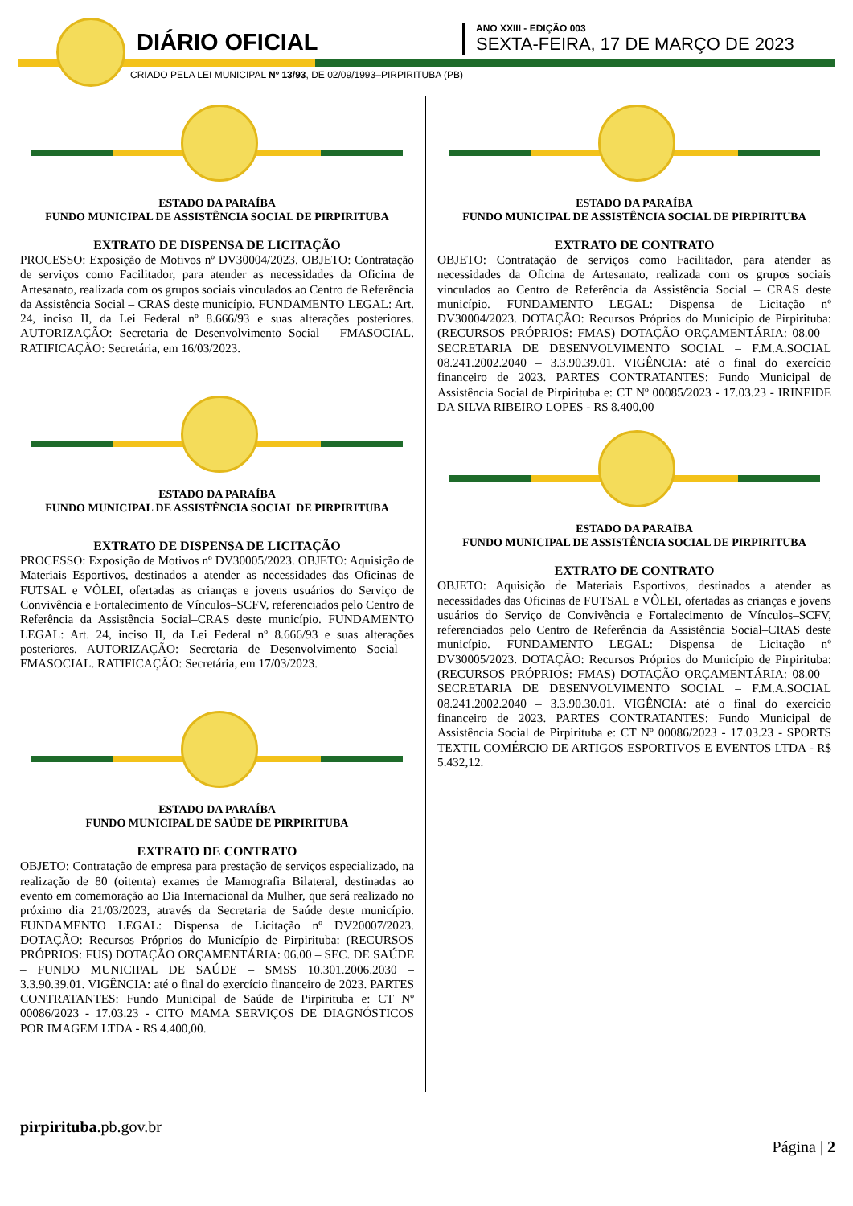DIÁRIO OFICIAL
ANO XXIII - EDIÇÃO 003
SEXTA-FEIRA, 17 DE MARÇO DE 2023
CRIADO PELA LEI MUNICIPAL Nº 13/93, DE 02/09/1993–PIRPIRITUBA (PB)
ESTADO DA PARAÍBA
FUNDO MUNICIPAL DE ASSISTÊNCIA SOCIAL DE PIRPIRITUBA
EXTRATO DE DISPENSA DE LICITAÇÃO
PROCESSO: Exposição de Motivos nº DV30004/2023. OBJETO: Contratação de serviços como Facilitador, para atender as necessidades da Oficina de Artesanato, realizada com os grupos sociais vinculados ao Centro de Referência da Assistência Social – CRAS deste município. FUNDAMENTO LEGAL: Art. 24, inciso II, da Lei Federal nº 8.666/93 e suas alterações posteriores. AUTORIZAÇÃO: Secretaria de Desenvolvimento Social – FMASOCIAL. RATIFICAÇÃO: Secretária, em 16/03/2023.
ESTADO DA PARAÍBA
FUNDO MUNICIPAL DE ASSISTÊNCIA SOCIAL DE PIRPIRITUBA
EXTRATO DE DISPENSA DE LICITAÇÃO
PROCESSO: Exposição de Motivos nº DV30005/2023. OBJETO: Aquisição de Materiais Esportivos, destinados a atender as necessidades das Oficinas de FUTSAL e VÔLEI, ofertadas as crianças e jovens usuários do Serviço de Convivência e Fortalecimento de Vínculos–SCFV, referenciados pelo Centro de Referência da Assistência Social–CRAS deste município. FUNDAMENTO LEGAL: Art. 24, inciso II, da Lei Federal nº 8.666/93 e suas alterações posteriores. AUTORIZAÇÃO: Secretaria de Desenvolvimento Social – FMASOCIAL. RATIFICAÇÃO: Secretária, em 17/03/2023.
ESTADO DA PARAÍBA
FUNDO MUNICIPAL DE SAÚDE DE PIRPIRITUBA
EXTRATO DE CONTRATO
OBJETO: Contratação de empresa para prestação de serviços especializado, na realização de 80 (oitenta) exames de Mamografia Bilateral, destinadas ao evento em comemoração ao Dia Internacional da Mulher, que será realizado no próximo dia 21/03/2023, através da Secretaria de Saúde deste município. FUNDAMENTO LEGAL: Dispensa de Licitação nº DV20007/2023. DOTAÇÃO: Recursos Próprios do Município de Pirpirituba: (RECURSOS PRÓPRIOS: FUS) DOTAÇÃO ORÇAMENTÁRIA: 06.00 – SEC. DE SAÚDE – FUNDO MUNICIPAL DE SAÚDE – SMSS 10.301.2006.2030 – 3.3.90.39.01. VIGÊNCIA: até o final do exercício financeiro de 2023. PARTES CONTRATANTES: Fundo Municipal de Saúde de Pirpirituba e: CT Nº 00086/2023 - 17.03.23 - CITO MAMA SERVIÇOS DE DIAGNÓSTICOS POR IMAGEM LTDA - R$ 4.400,00.
ESTADO DA PARAÍBA
FUNDO MUNICIPAL DE ASSISTÊNCIA SOCIAL DE PIRPIRITUBA
EXTRATO DE CONTRATO
OBJETO: Contratação de serviços como Facilitador, para atender as necessidades da Oficina de Artesanato, realizada com os grupos sociais vinculados ao Centro de Referência da Assistência Social – CRAS deste município. FUNDAMENTO LEGAL: Dispensa de Licitação nº DV30004/2023. DOTAÇÃO: Recursos Próprios do Município de Pirpirituba: (RECURSOS PRÓPRIOS: FMAS) DOTAÇÃO ORÇAMENTÁRIA: 08.00 – SECRETARIA DE DESENVOLVIMENTO SOCIAL – F.M.A.SOCIAL 08.241.2002.2040 – 3.3.90.39.01. VIGÊNCIA: até o final do exercício financeiro de 2023. PARTES CONTRATANTES: Fundo Municipal de Assistência Social de Pirpirituba e: CT Nº 00085/2023 - 17.03.23 - IRINEIDE DA SILVA RIBEIRO LOPES - R$ 8.400,00
ESTADO DA PARAÍBA
FUNDO MUNICIPAL DE ASSISTÊNCIA SOCIAL DE PIRPIRITUBA
EXTRATO DE CONTRATO
OBJETO: Aquisição de Materiais Esportivos, destinados a atender as necessidades das Oficinas de FUTSAL e VÔLEI, ofertadas as crianças e jovens usuários do Serviço de Convivência e Fortalecimento de Vínculos–SCFV, referenciados pelo Centro de Referência da Assistência Social–CRAS deste município. FUNDAMENTO LEGAL: Dispensa de Licitação nº DV30005/2023. DOTAÇÃO: Recursos Próprios do Município de Pirpirituba: (RECURSOS PRÓPRIOS: FMAS) DOTAÇÃO ORÇAMENTÁRIA: 08.00 – SECRETARIA DE DESENVOLVIMENTO SOCIAL – F.M.A.SOCIAL 08.241.2002.2040 – 3.3.90.30.01. VIGÊNCIA: até o final do exercício financeiro de 2023. PARTES CONTRATANTES: Fundo Municipal de Assistência Social de Pirpirituba e: CT Nº 00086/2023 - 17.03.23 - SPORTS TEXTIL COMÉRCIO DE ARTIGOS ESPORTIVOS E EVENTOS LTDA - R$ 5.432,12.
pirpirituba.pb.gov.br
Página | 2